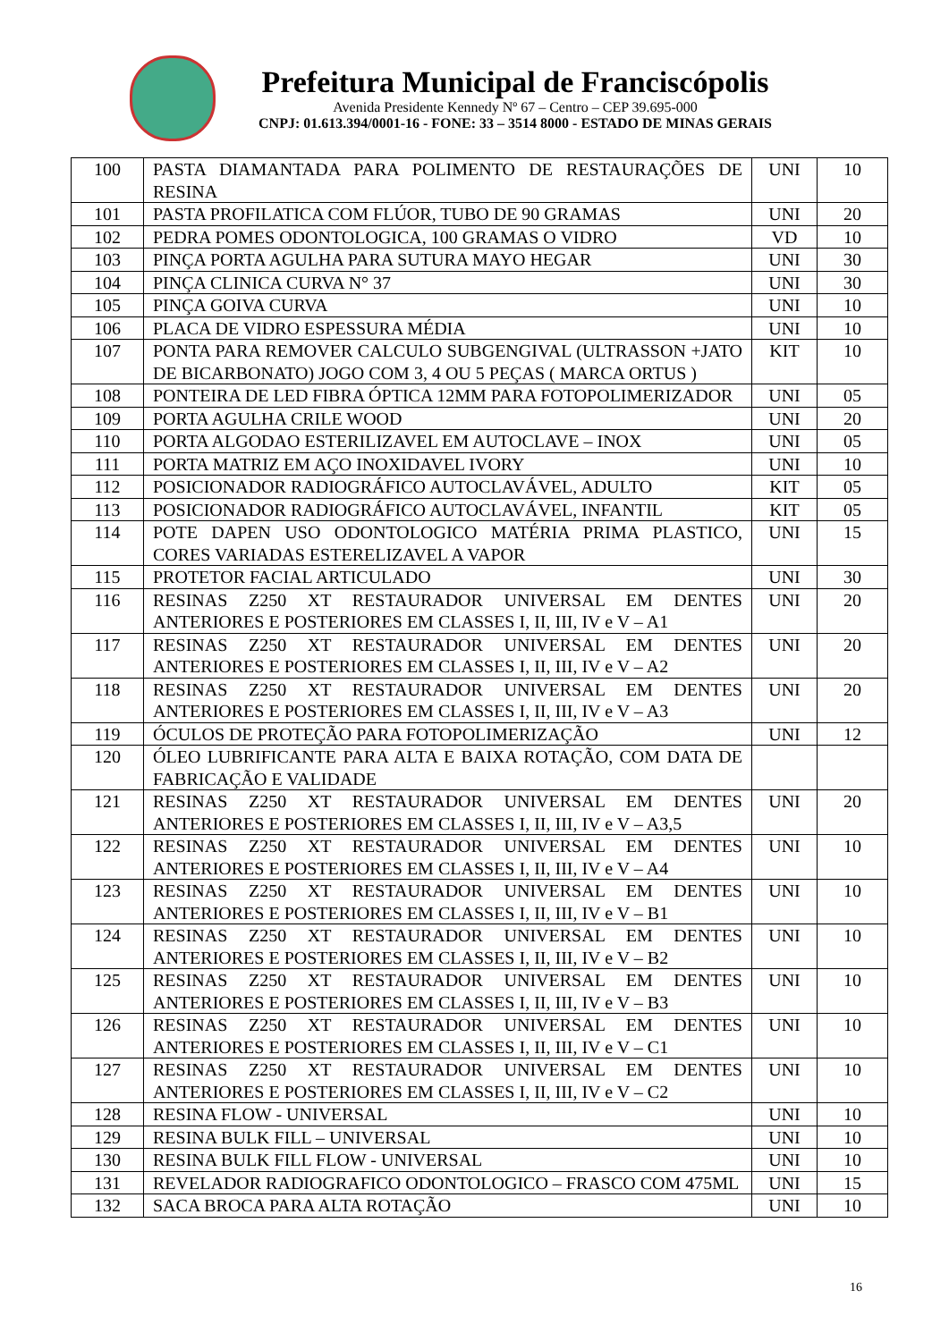Prefeitura Municipal de Franciscópolis
Avenida Presidente Kennedy Nº 67 – Centro – CEP 39.695-000
CNPJ: 01.613.394/0001-16 - FONE: 33 – 3514 8000 - ESTADO DE MINAS GERAIS
| 100 | PASTA DIAMANTADA PARA POLIMENTO DE RESTAURAÇÕES DE RESINA | UNI | 10 |
| 101 | PASTA PROFILATICA COM FLÚOR, TUBO DE 90 GRAMAS | UNI | 20 |
| 102 | PEDRA POMES ODONTOLOGICA, 100 GRAMAS O VIDRO | VD | 10 |
| 103 | PINÇA PORTA AGULHA PARA SUTURA MAYO HEGAR | UNI | 30 |
| 104 | PINÇA CLINICA CURVA N° 37 | UNI | 30 |
| 105 | PINÇA GOIVA CURVA | UNI | 10 |
| 106 | PLACA DE VIDRO ESPESSURA MÉDIA | UNI | 10 |
| 107 | PONTA PARA REMOVER CALCULO SUBGENGIVAL (ULTRASSON +JATO DE BICARBONATO) JOGO COM 3, 4 OU 5 PEÇAS ( MARCA ORTUS ) | KIT | 10 |
| 108 | PONTEIRA DE LED FIBRA ÓPTICA 12MM PARA FOTOPOLIMERIZADOR | UNI | 05 |
| 109 | PORTA AGULHA CRILE WOOD | UNI | 20 |
| 110 | PORTA ALGODAO ESTERILIZAVEL EM AUTOCLAVE – INOX | UNI | 05 |
| 111 | PORTA MATRIZ EM AÇO INOXIDAVEL IVORY | UNI | 10 |
| 112 | POSICIONADOR RADIOGRÁFICO AUTOCLAVÁVEL, ADULTO | KIT | 05 |
| 113 | POSICIONADOR RADIOGRÁFICO AUTOCLAVÁVEL, INFANTIL | KIT | 05 |
| 114 | POTE DAPEN USO ODONTOLOGICO MATÉRIA PRIMA PLASTICO, CORES VARIADAS ESTERELIZAVEL A VAPOR | UNI | 15 |
| 115 | PROTETOR FACIAL ARTICULADO | UNI | 30 |
| 116 | RESINAS Z250 XT RESTAURADOR UNIVERSAL EM DENTES ANTERIORES E POSTERIORES EM CLASSES I, II, III, IV e V – A1 | UNI | 20 |
| 117 | RESINAS Z250 XT RESTAURADOR UNIVERSAL EM DENTES ANTERIORES E POSTERIORES EM CLASSES I, II, III, IV e V – A2 | UNI | 20 |
| 118 | RESINAS Z250 XT RESTAURADOR UNIVERSAL EM DENTES ANTERIORES E POSTERIORES EM CLASSES I, II, III, IV e V – A3 | UNI | 20 |
| 119 | ÓCULOS DE PROTEÇÃO PARA FOTOPOLIMERIZAÇÃO | UNI | 12 |
| 120 | ÓLEO LUBRIFICANTE PARA ALTA E BAIXA ROTAÇÃO, COM DATA DE FABRICAÇÃO E VALIDADE | | |
| 121 | RESINAS Z250 XT RESTAURADOR UNIVERSAL EM DENTES ANTERIORES E POSTERIORES EM CLASSES I, II, III, IV e V – A3,5 | UNI | 20 |
| 122 | RESINAS Z250 XT RESTAURADOR UNIVERSAL EM DENTES ANTERIORES E POSTERIORES EM CLASSES I, II, III, IV e V – A4 | UNI | 10 |
| 123 | RESINAS Z250 XT RESTAURADOR UNIVERSAL EM DENTES ANTERIORES E POSTERIORES EM CLASSES I, II, III, IV e V – B1 | UNI | 10 |
| 124 | RESINAS Z250 XT RESTAURADOR UNIVERSAL EM DENTES ANTERIORES E POSTERIORES EM CLASSES I, II, III, IV e V – B2 | UNI | 10 |
| 125 | RESINAS Z250 XT RESTAURADOR UNIVERSAL EM DENTES ANTERIORES E POSTERIORES EM CLASSES I, II, III, IV e V – B3 | UNI | 10 |
| 126 | RESINAS Z250 XT RESTAURADOR UNIVERSAL EM DENTES ANTERIORES E POSTERIORES EM CLASSES I, II, III, IV e V – C1 | UNI | 10 |
| 127 | RESINAS Z250 XT RESTAURADOR UNIVERSAL EM DENTES ANTERIORES E POSTERIORES EM CLASSES I, II, III, IV e V – C2 | UNI | 10 |
| 128 | RESINA FLOW - UNIVERSAL | UNI | 10 |
| 129 | RESINA BULK FILL – UNIVERSAL | UNI | 10 |
| 130 | RESINA BULK FILL FLOW - UNIVERSAL | UNI | 10 |
| 131 | REVELADOR RADIOGRAFICO ODONTOLOGICO – FRASCO COM 475ML | UNI | 15 |
| 132 | SACA BROCA PARA ALTA ROTAÇÃO | UNI | 10 |
16